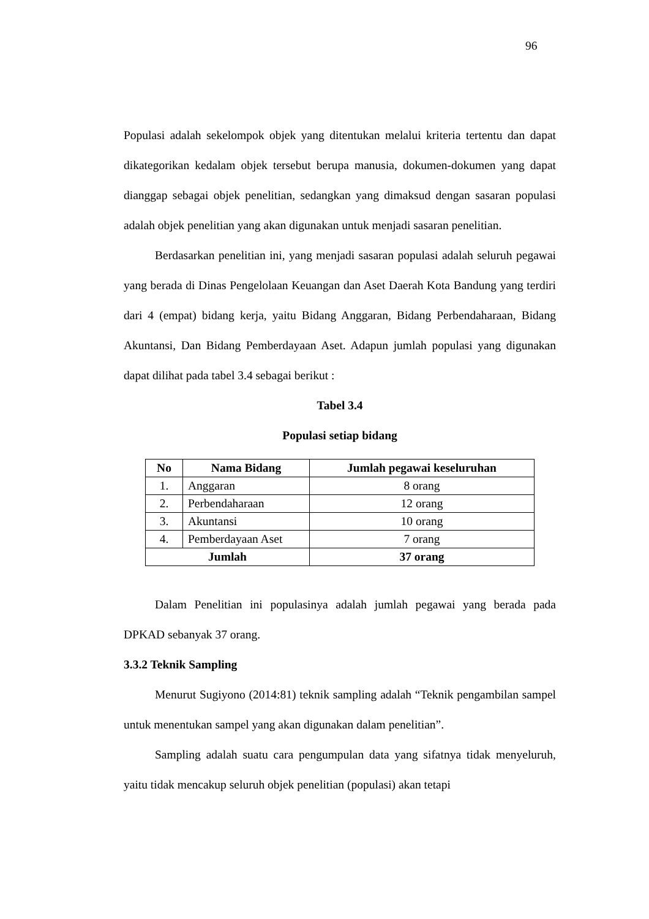96
Populasi adalah sekelompok objek yang ditentukan melalui kriteria tertentu dan dapat dikategorikan kedalam objek tersebut berupa manusia, dokumen-dokumen yang dapat dianggap sebagai objek penelitian, sedangkan yang dimaksud dengan sasaran populasi adalah objek penelitian yang akan digunakan untuk menjadi sasaran penelitian.
Berdasarkan penelitian ini, yang menjadi sasaran populasi adalah seluruh pegawai yang berada di Dinas Pengelolaan Keuangan dan Aset Daerah Kota Bandung yang terdiri dari 4 (empat) bidang kerja, yaitu Bidang Anggaran, Bidang Perbendaharaan, Bidang Akuntansi, Dan Bidang Pemberdayaan Aset. Adapun jumlah populasi yang digunakan dapat dilihat pada tabel 3.4 sebagai berikut :
Tabel 3.4
Populasi setiap bidang
| No | Nama Bidang | Jumlah pegawai keseluruhan |
| --- | --- | --- |
| 1. | Anggaran | 8 orang |
| 2. | Perbendaharaan | 12 orang |
| 3. | Akuntansi | 10 orang |
| 4. | Pemberdayaan Aset | 7 orang |
| Jumlah | | 37 orang |
Dalam Penelitian ini populasinya adalah jumlah pegawai yang berada pada DPKAD sebanyak 37 orang.
3.3.2 Teknik Sampling
Menurut Sugiyono (2014:81) teknik sampling adalah “Teknik pengambilan sampel untuk menentukan sampel yang akan digunakan dalam penelitian”.
Sampling adalah suatu cara pengumpulan data yang sifatnya tidak menyeluruh, yaitu tidak mencakup seluruh objek penelitian (populasi) akan tetapi